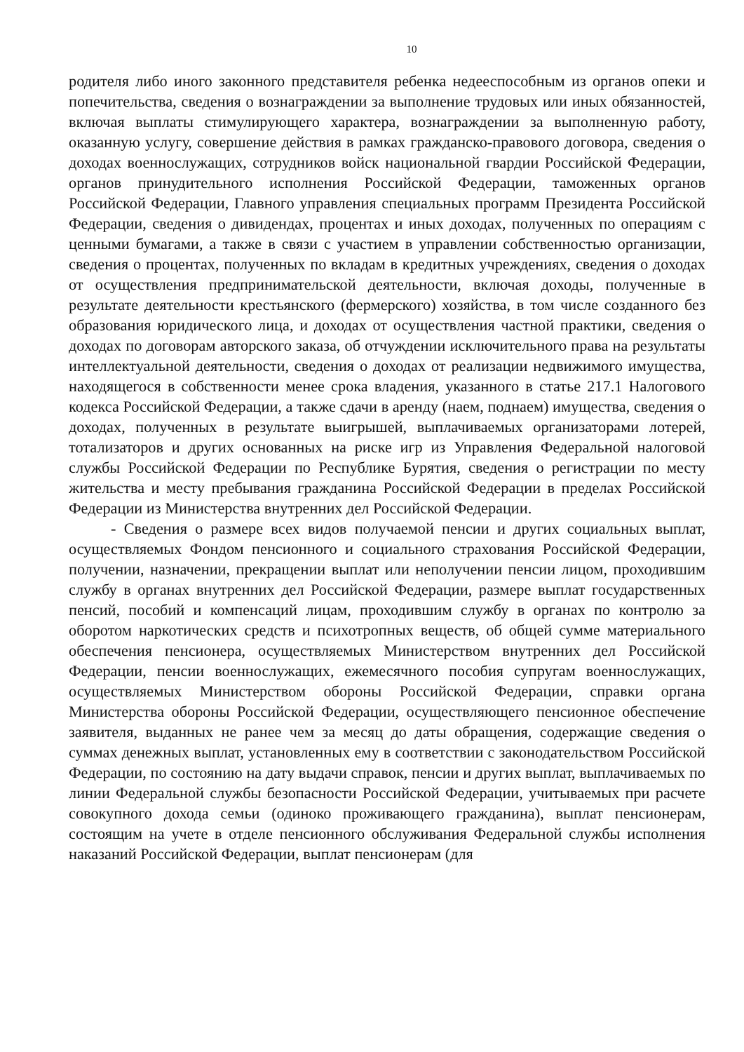10
родителя либо иного законного представителя ребенка недееспособным из органов опеки и попечительства, сведения о вознаграждении за выполнение трудовых или иных обязанностей, включая выплаты стимулирующего характера, вознаграждении за выполненную работу, оказанную услугу, совершение действия в рамках гражданско-правового договора, сведения о доходах военнослужащих, сотрудников войск национальной гвардии Российской Федерации, органов принудительного исполнения Российской Федерации, таможенных органов Российской Федерации, Главного управления специальных программ Президента Российской Федерации, сведения о дивидендах, процентах и иных доходах, полученных по операциям с ценными бумагами, а также в связи с участием в управлении собственностью организации, сведения о процентах, полученных по вкладам в кредитных учреждениях, сведения о доходах от осуществления предпринимательской деятельности, включая доходы, полученные в результате деятельности крестьянского (фермерского) хозяйства, в том числе созданного без образования юридического лица, и доходах от осуществления частной практики, сведения о доходах по договорам авторского заказа, об отчуждении исключительного права на результаты интеллектуальной деятельности, сведения о доходах от реализации недвижимого имущества, находящегося в собственности менее срока владения, указанного в статье 217.1 Налогового кодекса Российской Федерации, а также сдачи в аренду (наем, поднаем) имущества, сведения о доходах, полученных в результате выигрышей, выплачиваемых организаторами лотерей, тотализаторов и других основанных на риске игр из Управления Федеральной налоговой службы Российской Федерации по Республике Бурятия, сведения о регистрации по месту жительства и месту пребывания гражданина Российской Федерации в пределах Российской Федерации из Министерства внутренних дел Российской Федерации.
- Сведения о размере всех видов получаемой пенсии и других социальных выплат, осуществляемых Фондом пенсионного и социального страхования Российской Федерации, получении, назначении, прекращении выплат или неполучении пенсии лицом, проходившим службу в органах внутренних дел Российской Федерации, размере выплат государственных пенсий, пособий и компенсаций лицам, проходившим службу в органах по контролю за оборотом наркотических средств и психотропных веществ, об общей сумме материального обеспечения пенсионера, осуществляемых Министерством внутренних дел Российской Федерации, пенсии военнослужащих, ежемесячного пособия супругам военнослужащих, осуществляемых Министерством обороны Российской Федерации, справки органа Министерства обороны Российской Федерации, осуществляющего пенсионное обеспечение заявителя, выданных не ранее чем за месяц до даты обращения, содержащие сведения о суммах денежных выплат, установленных ему в соответствии с законодательством Российской Федерации, по состоянию на дату выдачи справок, пенсии и других выплат, выплачиваемых по линии Федеральной службы безопасности Российской Федерации, учитываемых при расчете совокупного дохода семьи (одиноко проживающего гражданина), выплат пенсионерам, состоящим на учете в отделе пенсионного обслуживания Федеральной службы исполнения наказаний Российской Федерации, выплат пенсионерам (для